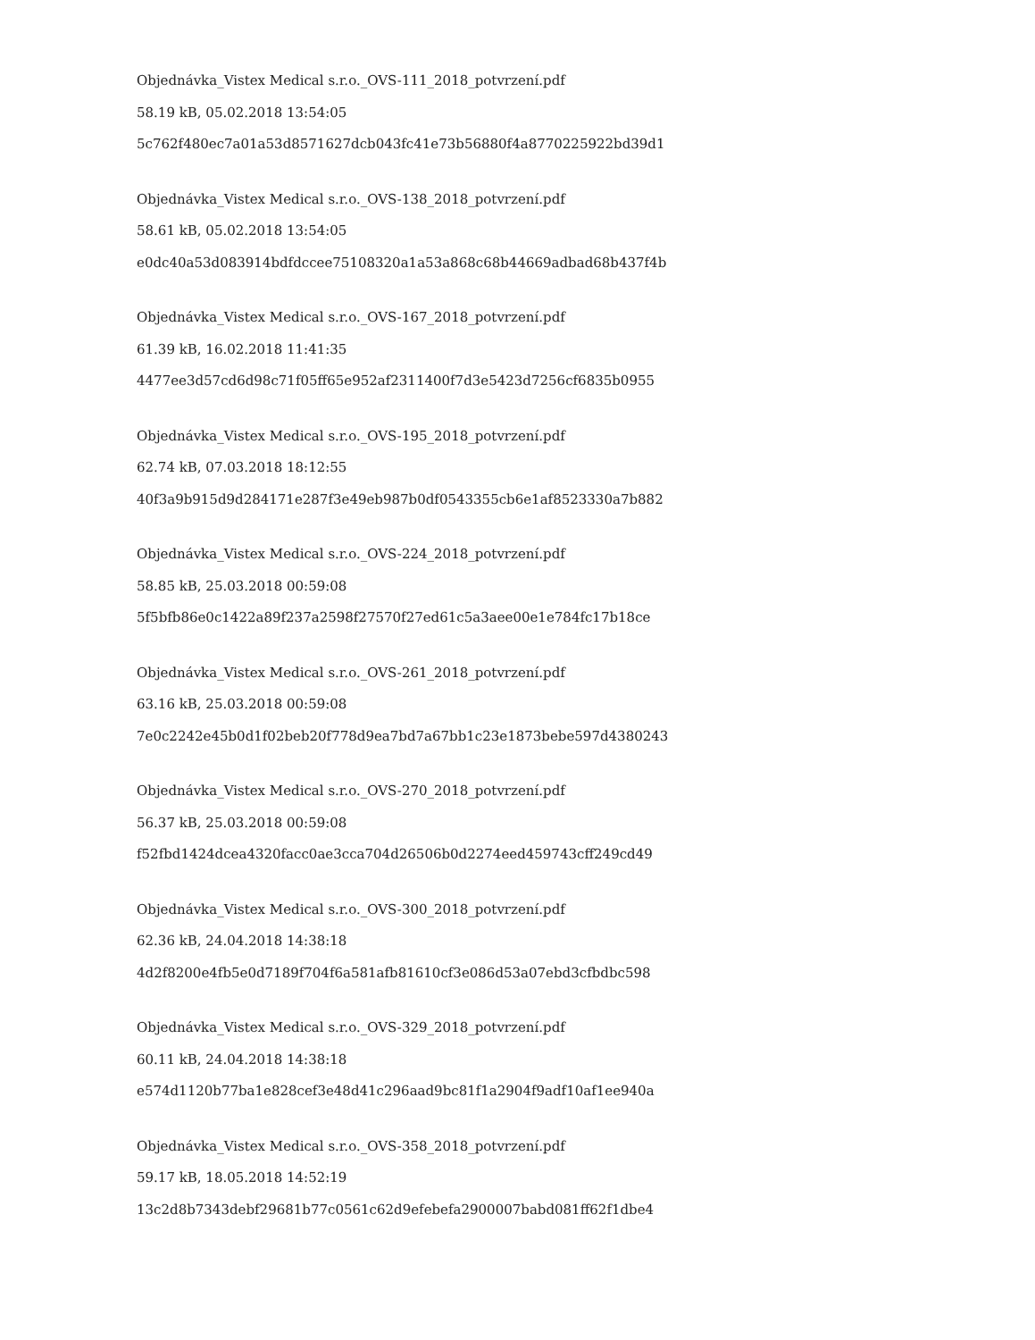Objednávka_Vistex Medical s.r.o._OVS-111_2018_potvrzení.pdf
58.19 kB, 05.02.2018 13:54:05
5c762f480ec7a01a53d8571627dcb043fc41e73b56880f4a8770225922bd39d1
Objednávka_Vistex Medical s.r.o._OVS-138_2018_potvrzení.pdf
58.61 kB, 05.02.2018 13:54:05
e0dc40a53d083914bdfdccee75108320a1a53a868c68b44669adbad68b437f4b
Objednávka_Vistex Medical s.r.o._OVS-167_2018_potvrzení.pdf
61.39 kB, 16.02.2018 11:41:35
4477ee3d57cd6d98c71f05ff65e952af2311400f7d3e5423d7256cf6835b0955
Objednávka_Vistex Medical s.r.o._OVS-195_2018_potvrzení.pdf
62.74 kB, 07.03.2018 18:12:55
40f3a9b915d9d284171e287f3e49eb987b0df0543355cb6e1af8523330a7b882
Objednávka_Vistex Medical s.r.o._OVS-224_2018_potvrzení.pdf
58.85 kB, 25.03.2018 00:59:08
5f5bfb86e0c1422a89f237a2598f27570f27ed61c5a3aee00e1e784fc17b18ce
Objednávka_Vistex Medical s.r.o._OVS-261_2018_potvrzení.pdf
63.16 kB, 25.03.2018 00:59:08
7e0c2242e45b0d1f02beb20f778d9ea7bd7a67bb1c23e1873bebe597d4380243
Objednávka_Vistex Medical s.r.o._OVS-270_2018_potvrzení.pdf
56.37 kB, 25.03.2018 00:59:08
f52fbd1424dcea4320facc0ae3cca704d26506b0d2274eed459743cff249cd49
Objednávka_Vistex Medical s.r.o._OVS-300_2018_potvrzení.pdf
62.36 kB, 24.04.2018 14:38:18
4d2f8200e4fb5e0d7189f704f6a581afb81610cf3e086d53a07ebd3cfbdbc598
Objednávka_Vistex Medical s.r.o._OVS-329_2018_potvrzení.pdf
60.11 kB, 24.04.2018 14:38:18
e574d1120b77ba1e828cef3e48d41c296aad9bc81f1a2904f9adf10af1ee940a
Objednávka_Vistex Medical s.r.o._OVS-358_2018_potvrzení.pdf
59.17 kB, 18.05.2018 14:52:19
13c2d8b7343debf29681b77c0561c62d9efebefa2900007babd081ff62f1dbe4